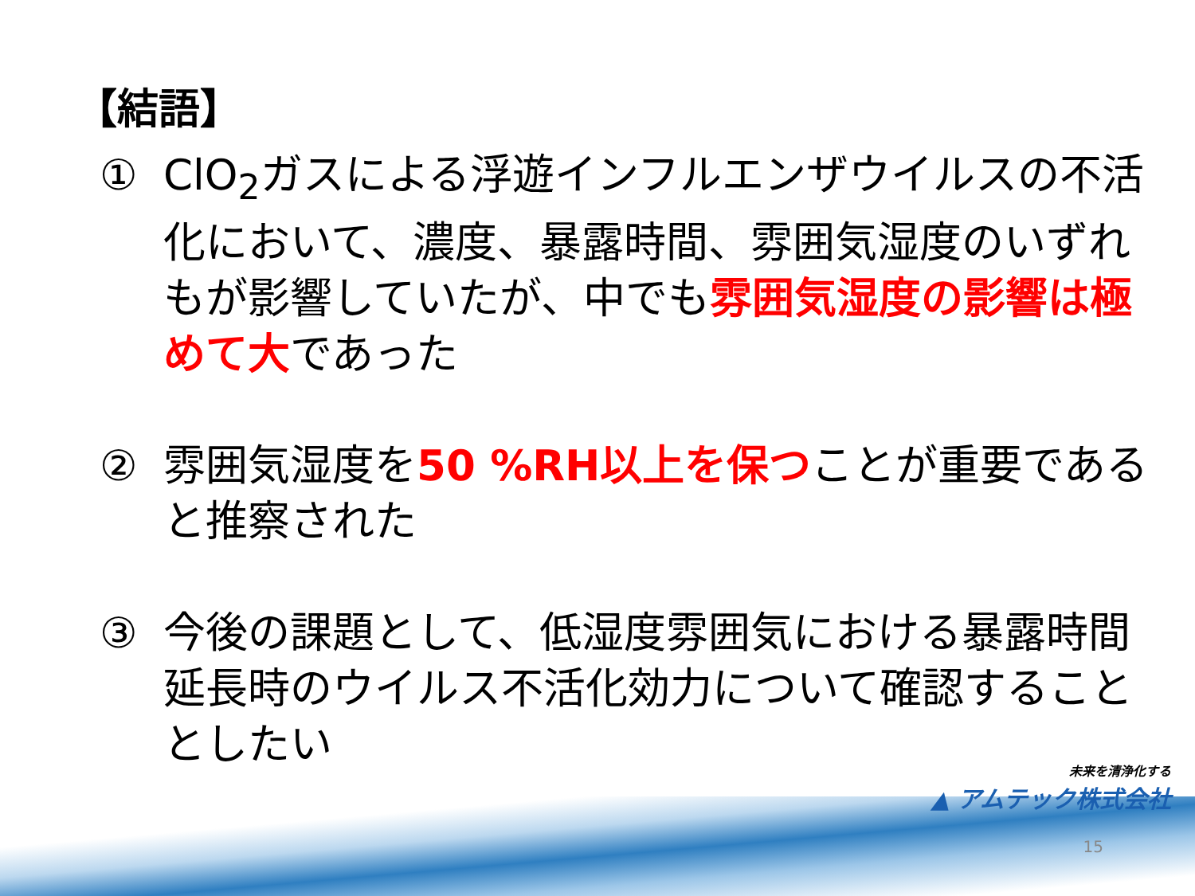【結語】
① ClO<sub>2</sub>ガスによる浮遊インフルエンザウイルスの不活化において、濃度、暴露時間、雰囲気湿度のいずれもが影響していたが、中でも雰囲気湿度の影響は極めて大であった
② 雰囲気湿度を50 %RH以上を保つことが重要であると推察された
③ 今後の課題として、低湿度雰囲気における暴露時間延長時のウイルス不活化効力について確認することとしたい
未来を清浄化する
▲ アムテック株式会社
15